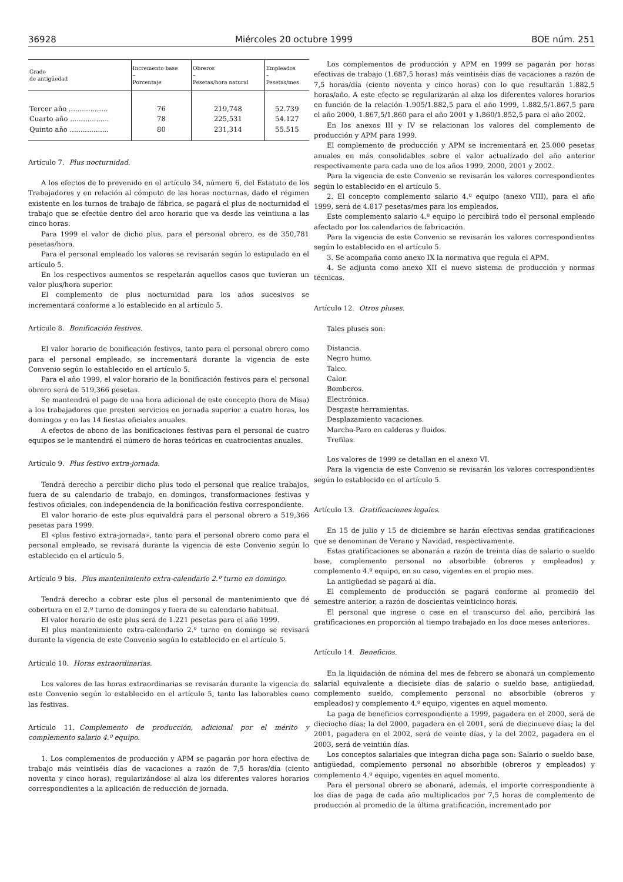36928 Miércoles 20 octubre 1999 BOE núm. 251
| Grado de antigüedad | Incremento base – Porcentaje | Obreros – Pesetas/hora natural | Empleados – Pesetas/mes |
| --- | --- | --- | --- |
| Tercer año .................. | 76 | 219,748 | 52.739 |
| Cuarto año .................. | 78 | 225,531 | 54.127 |
| Quinto año .................. | 80 | 231,314 | 55.515 |
Artículo 7. Plus nocturnidad.
A los efectos de lo prevenido en el artículo 34, número 6, del Estatuto de los Trabajadores y en relación al cómputo de las horas nocturnas, dado el régimen existente en los turnos de trabajo de fábrica, se pagará el plus de nocturnidad el trabajo que se efectúe dentro del arco horario que va desde las veintiuna a las cinco horas.
Para 1999 el valor de dicho plus, para el personal obrero, es de 350,781 pesetas/hora.
Para el personal empleado los valores se revisarán según lo estipulado en el artículo 5.
En los respectivos aumentos se respetarán aquellos casos que tuvieran un valor plus/hora superior.
El complemento de plus nocturnidad para los años sucesivos se incrementará conforme a lo establecido en al artículo 5.
Artículo 8. Bonificación festivos.
El valor horario de bonificación festivos, tanto para el personal obrero como para el personal empleado, se incrementará durante la vigencia de este Convenio según lo establecido en el artículo 5.
Para el año 1999, el valor horario de la bonificación festivos para el personal obrero será de 519,366 pesetas.
Se mantendrá el pago de una hora adicional de este concepto (hora de Misa) a los trabajadores que presten servicios en jornada superior a cuatro horas, los domingos y en las 14 fiestas oficiales anuales.
A efectos de abono de las bonificaciones festivas para el personal de cuatro equipos se le mantendrá el número de horas teóricas en cuatrocientas anuales.
Artículo 9. Plus festivo extra-jornada.
Tendrá derecho a percibir dicho plus todo el personal que realice trabajos, fuera de su calendario de trabajo, en domingos, transformaciones festivas y festivos oficiales, con independencia de la bonificación festiva correspondiente.
El valor horario de este plus equivaldrá para el personal obrero a 519,366 pesetas para 1999.
El «plus festivo extra-jornada», tanto para el personal obrero como para el personal empleado, se revisará durante la vigencia de este Convenio según lo establecido en el artículo 5.
Artículo 9 bis. Plus mantenimiento extra-calendario 2.º turno en domingo.
Tendrá derecho a cobrar este plus el personal de mantenimiento que dé cobertura en el 2.º turno de domingos y fuera de su calendario habitual.
El valor horario de este plus será de 1.221 pesetas para el año 1999.
El plus mantenimiento extra-calendario 2.º turno en domingo se revisará durante la vigencia de este Convenio según lo establecido en el artículo 5.
Artículo 10. Horas extraordinarias.
Los valores de las horas extraordinarias se revisarán durante la vigencia de este Convenio según lo establecido en el artículo 5, tanto las laborables como las festivas.
Artículo 11. Complemento de producción, adicional por el mérito y complemento salario 4.º equipo.
1. Los complementos de producción y APM se pagarán por hora efectiva de trabajo más veintiséis días de vacaciones a razón de 7,5 horas/día (ciento noventa y cinco horas), regularizándose al alza los diferentes valores horarios correspondientes a la aplicación de reducción de jornada.
Los complementos de producción y APM en 1999 se pagarán por horas efectivas de trabajo (1.687,5 horas) más veintiséis días de vacaciones a razón de 7,5 horas/día (ciento noventa y cinco horas) con lo que resultarán 1.882,5 horas/año. A este efecto se regularizarán al alza los diferentes valores horarios en función de la relación 1.905/1.882,5 para el año 1999, 1.882,5/1.867,5 para el año 2000, 1.867,5/1.860 para el año 2001 y 1.860/1.852,5 para el año 2002.
En los anexos III y IV se relacionan los valores del complemento de producción y APM para 1999.
El complemento de producción y APM se incrementará en 25.000 pesetas anuales en más consolidables sobre el valor actualizado del año anterior respectivamente para cada uno de los años 1999, 2000, 2001 y 2002.
Para la vigencia de este Convenio se revisarán los valores correspondientes según lo establecido en el artículo 5.
2. El concepto complemento salario 4.º equipo (anexo VIII), para el año 1999, será de 4.817 pesetas/mes para los empleados.
Este complemento salario 4.º equipo lo percibirá todo el personal empleado afectado por los calendarios de fabricación.
Para la vigencia de este Convenio se revisarán los valores correspondientes según lo establecido en el artículo 5.
3. Se acompaña como anexo IX la normativa que regula el APM.
4. Se adjunta como anexo XII el nuevo sistema de producción y normas técnicas.
Artículo 12. Otros pluses.
Tales pluses son:
Distancia.
Negro humo.
Talco.
Calor.
Bomberos.
Electrónica.
Desgaste herramientas.
Desplazamiento vacaciones.
Marcha-Paro en calderas y fluidos.
Trefilas.
Los valores de 1999 se detallan en el anexo VI.
Para la vigencia de este Convenio se revisarán los valores correspondientes según lo establecido en el artículo 5.
Artículo 13. Gratificaciones legales.
En 15 de julio y 15 de diciembre se harán efectivas sendas gratificaciones que se denominan de Verano y Navidad, respectivamente.
Estas gratificaciones se abonarán a razón de treinta días de salario o sueldo base, complemento personal no absorbible (obreros y empleados) y complemento 4.º equipo, en su caso, vigentes en el propio mes.
La antigüedad se pagará al día.
El complemento de producción se pagará conforme al promedio del semestre anterior, a razón de doscientas veinticinco horas.
El personal que ingrese o cese en el transcurso del año, percibirá las gratificaciones en proporción al tiempo trabajado en los doce meses anteriores.
Artículo 14. Beneficios.
En la liquidación de nómina del mes de febrero se abonará un complemento salarial equivalente a diecisiete días de salario o sueldo base, antigüedad, complemento sueldo, complemento personal no absorbible (obreros y empleados) y complemento 4.º equipo, vigentes en aquel momento.
La paga de beneficios correspondiente a 1999, pagadera en el 2000, será de dieciocho días; la del 2000, pagadera en el 2001, será de diecinueve días; la del 2001, pagadera en el 2002, será de veinte días, y la del 2002, pagadera en el 2003, será de veintiún días.
Los conceptos salariales que integran dicha paga son: Salario o sueldo base, antigüedad, complemento personal no absorbible (obreros y empleados) y complemento 4.º equipo, vigentes en aquel momento.
Para el personal obrero se abonará, además, el importe correspondiente a los días de paga de cada año multiplicados por 7,5 horas de complemento de producción al promedio de la última gratificación, incrementado por